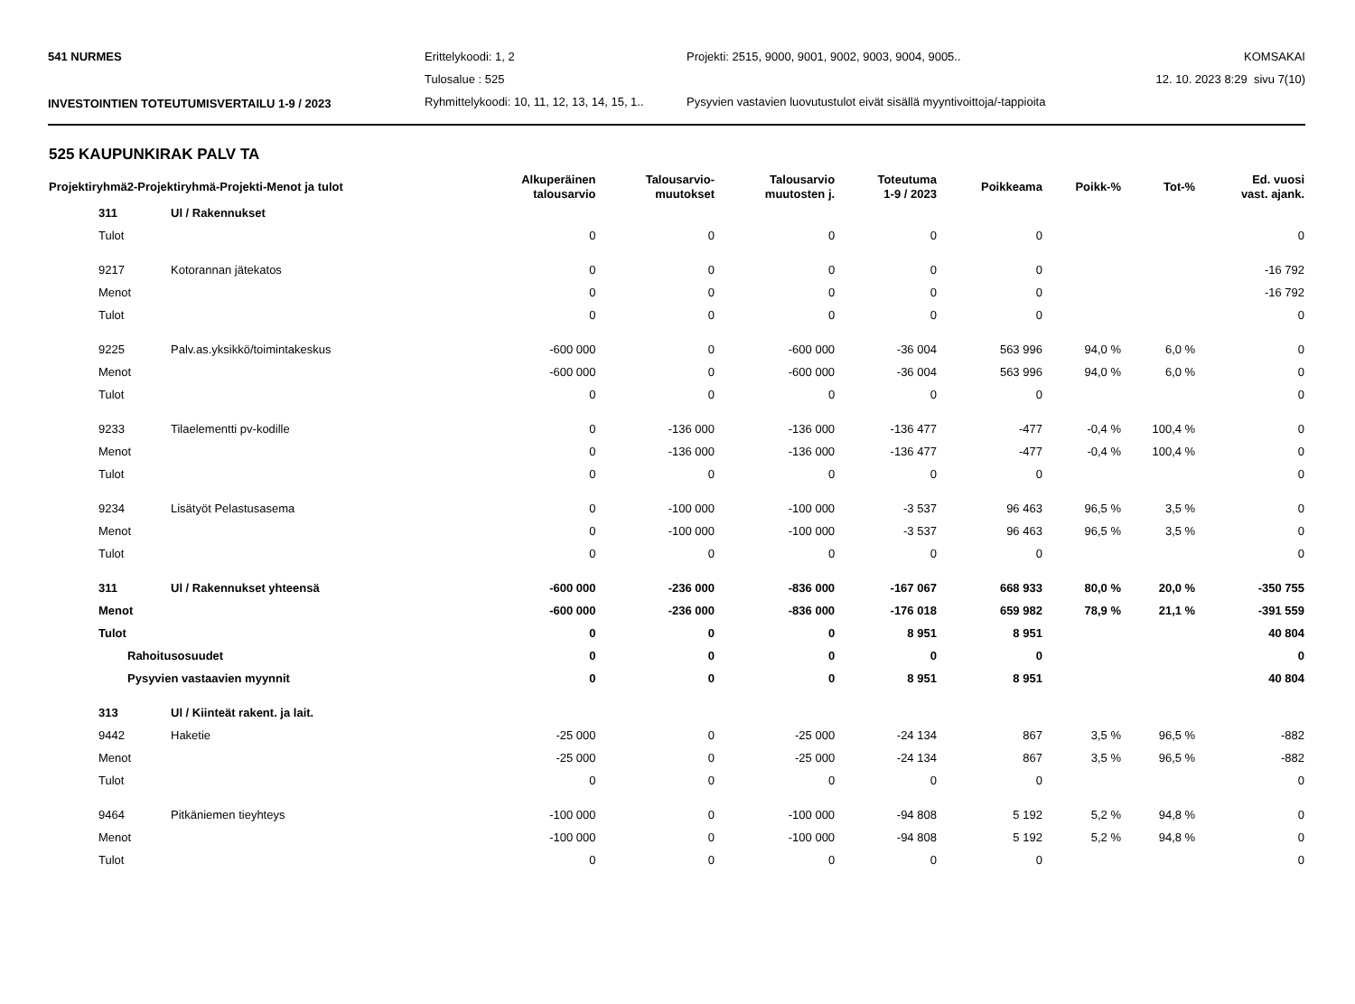541 NURMES Erittelykoodi: 1, 2 Projekti: 2515, 9000, 9001, 9002, 9003, 9004, 9005.. KOMSAKAI
Tulosalue : 525 12. 10. 2023 8:29 sivu 7(10)
INVESTOINTIEN TOTEUTUMISVERTAILU 1-9 / 2023 Ryhmittelykoodi: 10, 11, 12, 13, 14, 15, 1.. Pysyvien vastavien luovutustulot eivät sisällä myyntivoittoja/-tappioita
525 KAUPUNKIRAK PALV TA
| Projektiryhmä2-Projektiryhmä-Projekti-Menot ja tulot | | Alkuperäinen talousarvio | Talousarvio- muutokset | Talousarvio muutosten j. | Toteutuma 1-9 / 2023 | Poikkeama | Poikk-% | Tot-% | Ed. vuosi vast. ajank. |
| --- | --- | --- | --- | --- | --- | --- | --- | --- | --- |
| 311 | Ul / Rakennukset | | | | | | | | |
| Tulot | | 0 | 0 | 0 | 0 | 0 | | | 0 |
| 9217 | Kotorannan jätekatos | 0 | 0 | 0 | 0 | 0 | | | -16 792 |
| Menot | | 0 | 0 | 0 | 0 | 0 | | | -16 792 |
| Tulot | | 0 | 0 | 0 | 0 | 0 | | | 0 |
| 9225 | Palv.as.yksikkö/toimintakeskus | -600 000 | 0 | -600 000 | -36 004 | 563 996 | 94,0 % | 6,0 % | 0 |
| Menot | | -600 000 | 0 | -600 000 | -36 004 | 563 996 | 94,0 % | 6,0 % | 0 |
| Tulot | | 0 | 0 | 0 | 0 | 0 | | | 0 |
| 9233 | Tilaelementti pv-kodille | 0 | -136 000 | -136 000 | -136 477 | -477 | -0,4 % | 100,4 % | 0 |
| Menot | | 0 | -136 000 | -136 000 | -136 477 | -477 | -0,4 % | 100,4 % | 0 |
| Tulot | | 0 | 0 | 0 | 0 | 0 | | | 0 |
| 9234 | Lisätyöt Pelastusasema | 0 | -100 000 | -100 000 | -3 537 | 96 463 | 96,5 % | 3,5 % | 0 |
| Menot | | 0 | -100 000 | -100 000 | -3 537 | 96 463 | 96,5 % | 3,5 % | 0 |
| Tulot | | 0 | 0 | 0 | 0 | 0 | | | 0 |
| 311 | Ul / Rakennukset yhteensä | -600 000 | -236 000 | -836 000 | -167 067 | 668 933 | 80,0 % | 20,0 % | -350 755 |
| Menot | | -600 000 | -236 000 | -836 000 | -176 018 | 659 982 | 78,9 % | 21,1 % | -391 559 |
| Tulot | | 0 | 0 | 0 | 8 951 | 8 951 | | | 40 804 |
| Rahoitusosuudet | | 0 | 0 | 0 | 0 | 0 | | | 0 |
| Pysyvien vastaavien myynnit | | 0 | 0 | 0 | 8 951 | 8 951 | | | 40 804 |
| 313 | Ul / Kiinteät rakent. ja lait. | | | | | | | | |
| 9442 | Haketie | -25 000 | 0 | -25 000 | -24 134 | 867 | 3,5 % | 96,5 % | -882 |
| Menot | | -25 000 | 0 | -25 000 | -24 134 | 867 | 3,5 % | 96,5 % | -882 |
| Tulot | | 0 | 0 | 0 | 0 | 0 | | | 0 |
| 9464 | Pitkäniemen tieyhteys | -100 000 | 0 | -100 000 | -94 808 | 5 192 | 5,2 % | 94,8 % | 0 |
| Menot | | -100 000 | 0 | -100 000 | -94 808 | 5 192 | 5,2 % | 94,8 % | 0 |
| Tulot | | 0 | 0 | 0 | 0 | 0 | | | 0 |